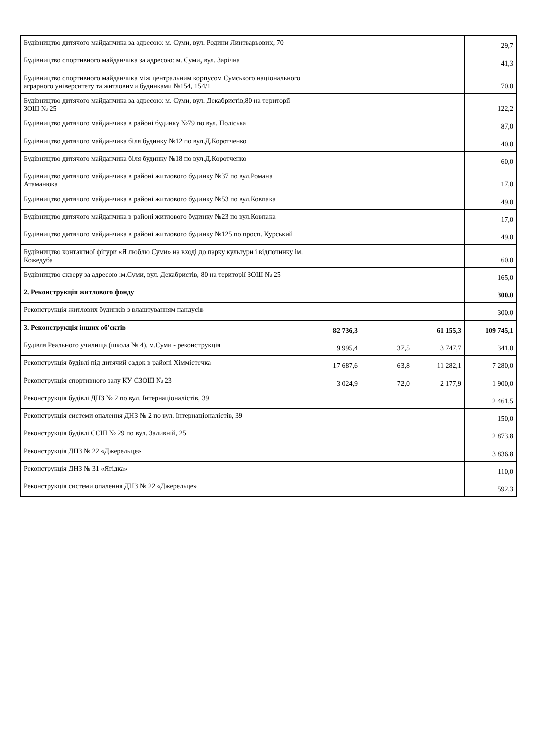| Будівництво дитячого майданчика за адресою: м. Суми, вул. Родини Линтварьових, 70 | | | | 29,7 |
| Будівництво спортивного майданчика за адресою: м. Суми, вул. Зарічна | | | | 41,3 |
| Будівництво спортивного майданчика між центральним корпусом Сумського національного аграрного університету та житловими будинками №154, 154/1 | | | | 70,0 |
| Будівництво дитячого майданчика за адресою: м. Суми, вул. Декабристів,80 на території ЗОШ № 25 | | | | 122,2 |
| Будівництво дитячого майданчика в районі будинку №79 по вул. Поліська | | | | 87,0 |
| Будівництво дитячого майданчика біля будинку №12 по вул.Д.Коротченко | | | | 40,0 |
| Будівництво дитячого майданчика біля будинку №18 по вул.Д.Коротченко | | | | 60,0 |
| Будівництво дитячого майданчика в районі житлового будинку №37 по вул.Романа Атаманюка | | | | 17,0 |
| Будівництво дитячого майданчика в районі житлового будинку №53 по вул.Ковпака | | | | 49,0 |
| Будівництво дитячого майданчика в районі житлового будинку №23 по вул.Ковпака | | | | 17,0 |
| Будівництво дитячого майданчика в районі житлового будинку №125 по просп. Курський | | | | 49,0 |
| Будівництво контактної фігури «Я люблю Суми» на вході до парку культури і відпочинку ім. Кожедуба | | | | 60,0 |
| Будівництво скверу за адресою :м.Суми, вул. Декабристів, 80 на території ЗОШ № 25 | | | | 165,0 |
| 2. Реконструкція житлового фонду | | | | 300,0 |
| Реконструкція житлових будинків з влаштуванням пандусів | | | | 300,0 |
| 3. Реконструкція інших об'єктів | 82 736,3 | | 61 155,3 | 109 745,1 |
| Будівля Реального училища (школа № 4), м.Суми - реконструкція | 9 995,4 | 37,5 | 3 747,7 | 341,0 |
| Реконструкція будівлі під дитячий садок в районі Хіммістечка | 17 687,6 | 63,8 | 11 282,1 | 7 280,0 |
| Реконструкція спортивного залу КУ СЗОШ № 23 | 3 024,9 | 72,0 | 2 177,9 | 1 900,0 |
| Реконструкція будівлі ДНЗ № 2 по вул. Інтернаціоналістів, 39 | | | | 2 461,5 |
| Реконструкція системи опалення ДНЗ № 2 по вул. Інтернаціоналістів, 39 | | | | 150,0 |
| Реконструкція будівлі ССШ № 29 по вул. Заливній, 25 | | | | 2 873,8 |
| Реконструкція ДНЗ № 22 «Джерельце» | | | | 3 836,8 |
| Реконструкція ДНЗ № 31 «Ягідка» | | | | 110,0 |
| Реконструкція системи опалення ДНЗ № 22 «Джерельце» | | | | 592,3 |